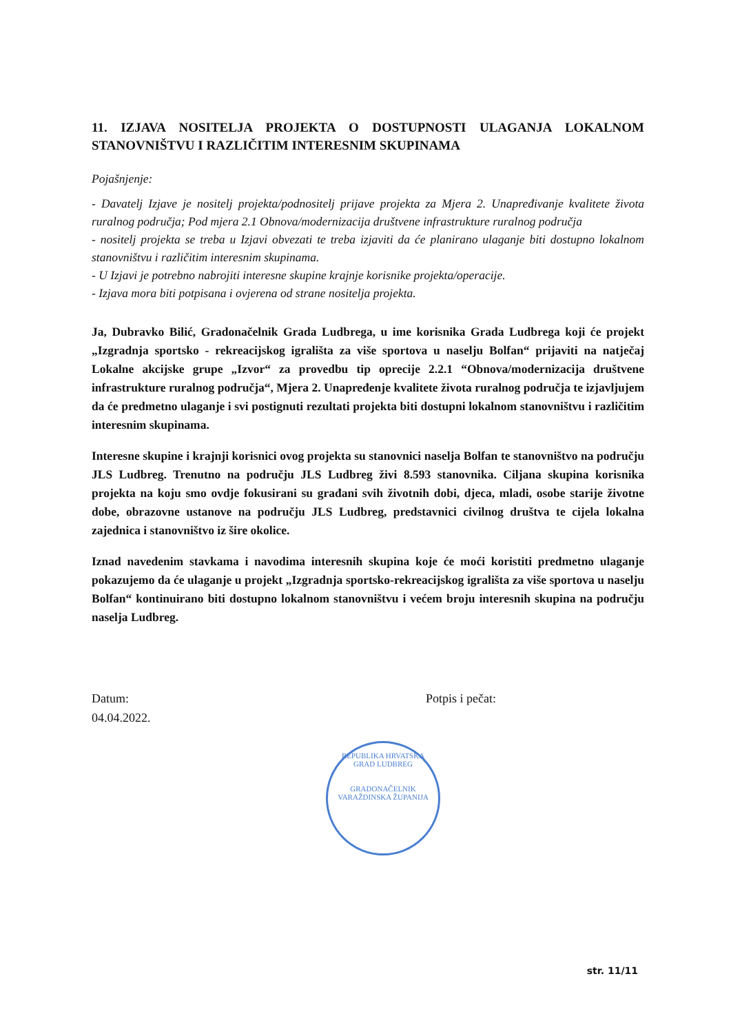11. IZJAVA NOSITELJA PROJEKTA O DOSTUPNOSTI ULAGANJA LOKALNOM STANOVNIŠTVU I RAZLIČITIM INTERESNIM SKUPINAMA
Pojašnjenje:
- Davatelj Izjave je nositelj projekta/podnositelj prijave projekta za Mjera 2. Unapređivanje kvalitete života ruralnog područja; Pod mjera 2.1 Obnova/modernizacija društvene infrastrukture ruralnog područja
- nositelj projekta se treba u Izjavi obvezati te treba izjaviti da će planirano ulaganje biti dostupno lokalnom stanovništvu i različitim interesnim skupinama.
- U Izjavi je potrebno nabrojiti interesne skupine krajnje korisnike projekta/operacije.
- Izjava mora biti potpisana i ovjerena od strane nositelja projekta.
Ja, Dubravko Bilić, Gradonačelnik Grada Ludbrega, u ime korisnika Grada Ludbrega koji će projekt „Izgradnja sportsko - rekreacijskog igrališta za više sportova u naselju Bolfan“ prijaviti na natječaj Lokalne akcijske grupe „Izvor“ za provedbu tip oprecije 2.2.1 “Obnova/modernizacija društvene infrastrukture ruralnog područja“, Mjera 2. Unapređenje kvalitete života ruralnog područja te izjavljujem da će predmetno ulaganje i svi postignuti rezultati projekta biti dostupni lokalnom stanovništvu i različitim interesnim skupinama.
Interesne skupine i krajnji korisnici ovog projekta su stanovnici naselja Bolfan te stanovništvo na području JLS Ludbreg. Trenutno na području JLS Ludbreg živi 8.593 stanovnika. Ciljana skupina korisnika projekta na koju smo ovdje fokusirani su građani svih životnih dobi, djeca, mladi, osobe starije životne dobe, obrazovne ustanove na području JLS Ludbreg, predstavnici civilnog društva te cijela lokalna zajednica i stanovništvo iz šire okolice.
Iznad navedenim stavkama i navodima interesnih skupina koje će moći koristiti predmetno ulaganje pokazujemo da će ulaganje u projekt „Izgradnja sportsko-rekreacijskog igrališta za više sportova u naselju Bolfan“ kontinuirano biti dostupno lokalnom stanovništvu i većem broju interesnih skupina na području naselja Ludbreg.
Datum:
04.04.2022.
Potpis i pečat:
REPUBLIKA HRVATSKA
GRAD LUDBREG
GRADONAČELNIK
VARAŽDINSKA ŽUPANIJA
str. 11/11